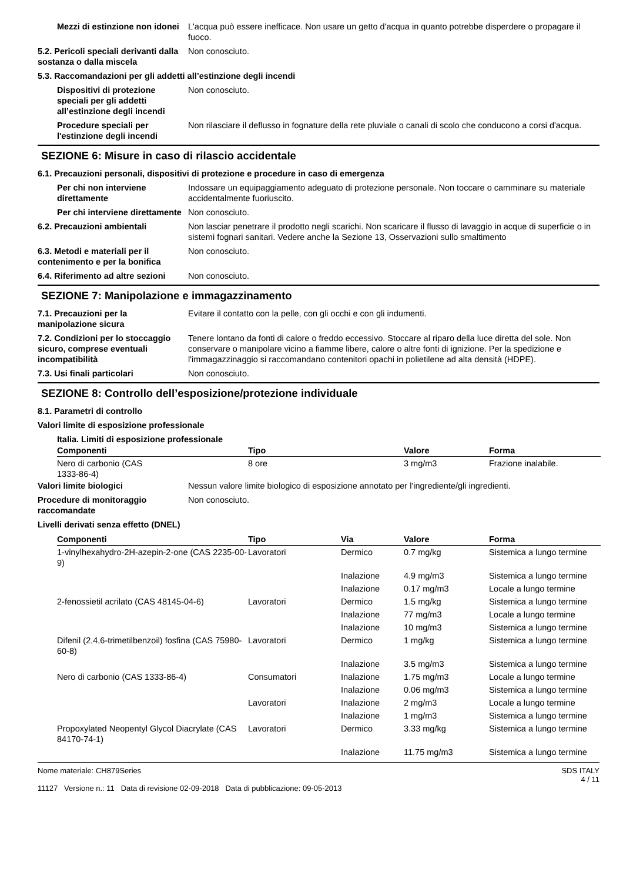Mezzi di estinzione non idonei
L'acqua può essere inefficace. Non usare un getto d'acqua in quanto potrebbe disperdere o propagare il fuoco.
5.2. Pericoli speciali derivanti dalla sostanza o dalla miscela
Non conosciuto.
5.3. Raccomandazioni per gli addetti all’estinzione degli incendi
Dispositivi di protezione speciali per gli addetti all’estinzione degli incendi
Non conosciuto.
Procedure speciali per l'estinzione degli incendi
Non rilasciare il deflusso in fognature della rete pluviale o canali di scolo che conducono a corsi d'acqua.
SEZIONE 6: Misure in caso di rilascio accidentale
6.1. Precauzioni personali, dispositivi di protezione e procedure in caso di emergenza
Per chi non interviene direttamente
Indossare un equipaggiamento adeguato di protezione personale. Non toccare o camminare su materiale accidentalmente fuoriuscito.
Per chi interviene direttamente
Non conosciuto.
6.2. Precauzioni ambientali Non lasciar penetrare il prodotto negli scarichi. Non scaricare il flusso di lavaggio in acque di superficie o in sistemi fognari sanitari. Vedere anche la Sezione 13, Osservazioni sullo smaltimento
6.3. Metodi e materiali per il contenimento e per la bonifica
Non conosciuto.
6.4. Riferimento ad altre sezioni
Non conosciuto.
SEZIONE 7: Manipolazione e immagazzinamento
7.1. Precauzioni per la manipolazione sicura
Evitare il contatto con la pelle, con gli occhi e con gli indumenti.
7.2. Condizioni per lo stoccaggio sicuro, comprese eventuali incompatibilità
Tenere lontano da fonti di calore o freddo eccessivo. Stoccare al riparo della luce diretta del sole. Non conservare o manipolare vicino a fiamme libere, calore o altre fonti di ignizione. Per la spedizione e l'immagazzinaggio si raccomandano contenitori opachi in polietilene ad alta densità (HDPE).
7.3. Usi finali particolari Non conosciuto.
SEZIONE 8: Controllo dell’esposizione/protezione individuale
8.1. Parametri di controllo
Valori limite di esposizione professionale
Italia. Limiti di esposizione professionale
| Componenti | Tipo | Valore | Forma |
| --- | --- | --- | --- |
| Nero di carbonio (CAS 1333-86-4) | 8 ore | 3 mg/m3 | Frazione inalabile. |
Valori limite biologici Nessun valore limite biologico di esposizione annotato per l'ingrediente/gli ingredienti.
Procedure di monitoraggio raccomandate
Non conosciuto.
Livelli derivati senza effetto (DNEL)
| Componenti | Tipo | Via | Valore | Forma |
| --- | --- | --- | --- | --- |
| 1-vinylhexahydro-2H-azepin-2-one (CAS 2235-00-9) | Lavoratori | Dermico | 0.7 mg/kg | Sistemica a lungo termine |
| | | Inalazione | 4.9 mg/m3 | Sistemica a lungo termine |
| | | Inalazione | 0.17 mg/m3 | Locale a lungo termine |
| 2-fenossietil acrilato (CAS 48145-04-6) | Lavoratori | Dermico | 1.5 mg/kg | Sistemica a lungo termine |
| | | Inalazione | 77 mg/m3 | Locale a lungo termine |
| | | Inalazione | 10 mg/m3 | Sistemica a lungo termine |
| Difenil (2,4,6-trimetilbenzoil) fosfina (CAS 75980-60-8) | Lavoratori | Dermico | 1 mg/kg | Sistemica a lungo termine |
| | | Inalazione | 3.5 mg/m3 | Sistemica a lungo termine |
| Nero di carbonio (CAS 1333-86-4) | Consumatori | Inalazione | 1.75 mg/m3 | Locale a lungo termine |
| | | Inalazione | 0.06 mg/m3 | Sistemica a lungo termine |
| | Lavoratori | Inalazione | 2 mg/m3 | Locale a lungo termine |
| | | Inalazione | 1 mg/m3 | Sistemica a lungo termine |
| Propoxylated Neopentyl Glycol Diacrylate (CAS 84170-74-1) | Lavoratori | Dermico | 3.33 mg/kg | Sistemica a lungo termine |
| | | Inalazione | 11.75 mg/m3 | Sistemica a lungo termine |
Nome materiale: CH879Series
11127 Versione n.: 11 Data di revisione 02-09-2018 Data di pubblicazione: 09-05-2013
SDS ITALY
4 / 11